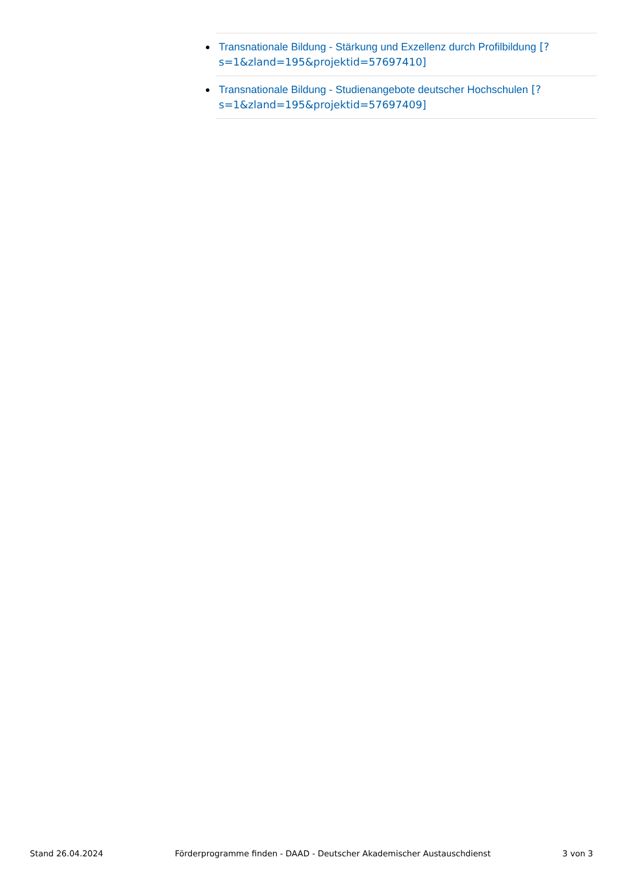Transnationale Bildung - Stärkung und Exzellenz durch Profilbildung [?s=1&zland=195&projektid=57697410]
Transnationale Bildung - Studienangebote deutscher Hochschulen [?s=1&zland=195&projektid=57697409]
Stand 26.04.2024 Förderprogramme finden - DAAD - Deutscher Akademischer Austauschdienst 3 von 3